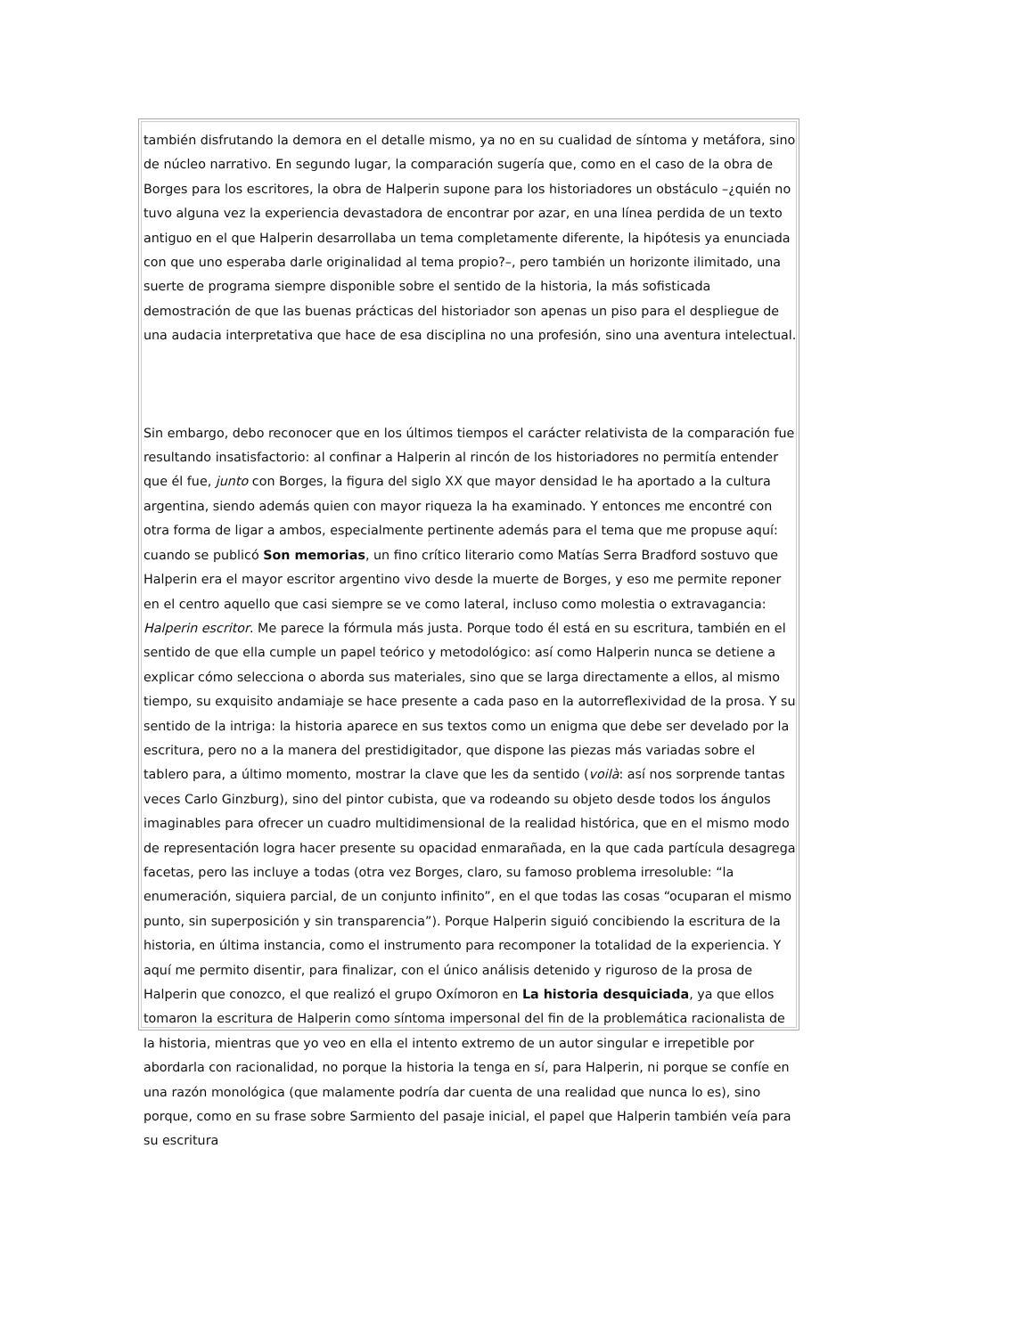también disfrutando la demora en el detalle mismo, ya no en su cualidad de síntoma y metáfora, sino de núcleo narrativo. En segundo lugar, la comparación sugería que, como en el caso de la obra de Borges para los escritores, la obra de Halperin supone para los historiadores un obstáculo –¿quién no tuvo alguna vez la experiencia devastadora de encontrar por azar, en una línea perdida de un texto antiguo en el que Halperin desarrollaba un tema completamente diferente, la hipótesis ya enunciada con que uno esperaba darle originalidad al tema propio?–, pero también un horizonte ilimitado, una suerte de programa siempre disponible sobre el sentido de la historia, la más sofisticada demostración de que las buenas prácticas del historiador son apenas un piso para el despliegue de una audacia interpretativa que hace de esa disciplina no una profesión, sino una aventura intelectual.
Sin embargo, debo reconocer que en los últimos tiempos el carácter relativista de la comparación fue resultando insatisfactorio: al confinar a Halperin al rincón de los historiadores no permitía entender que él fue, junto con Borges, la figura del siglo XX que mayor densidad le ha aportado a la cultura argentina, siendo además quien con mayor riqueza la ha examinado. Y entonces me encontré con otra forma de ligar a ambos, especialmente pertinente además para el tema que me propuse aquí: cuando se publicó Son memorias, un fino crítico literario como Matías Serra Bradford sostuvo que Halperin era el mayor escritor argentino vivo desde la muerte de Borges, y eso me permite reponer en el centro aquello que casi siempre se ve como lateral, incluso como molestia o extravagancia: Halperin escritor. Me parece la fórmula más justa. Porque todo él está en su escritura, también en el sentido de que ella cumple un papel teórico y metodológico: así como Halperin nunca se detiene a explicar cómo selecciona o aborda sus materiales, sino que se larga directamente a ellos, al mismo tiempo, su exquisito andamiaje se hace presente a cada paso en la autorreflexividad de la prosa. Y su sentido de la intriga: la historia aparece en sus textos como un enigma que debe ser develado por la escritura, pero no a la manera del prestidigitador, que dispone las piezas más variadas sobre el tablero para, a último momento, mostrar la clave que les da sentido (voilà: así nos sorprende tantas veces Carlo Ginzburg), sino del pintor cubista, que va rodeando su objeto desde todos los ángulos imaginables para ofrecer un cuadro multidimensional de la realidad histórica, que en el mismo modo de representación logra hacer presente su opacidad enmarañada, en la que cada partícula desagrega facetas, pero las incluye a todas (otra vez Borges, claro, su famoso problema irresoluble: “la enumeración, siquiera parcial, de un conjunto infinito”, en el que todas las cosas “ocuparan el mismo punto, sin superposición y sin transparencia”). Porque Halperin siguió concibiendo la escritura de la historia, en última instancia, como el instrumento para recomponer la totalidad de la experiencia. Y aquí me permito disentir, para finalizar, con el único análisis detenido y riguroso de la prosa de Halperin que conozco, el que realizó el grupo Oxímoron en La historia desquiciada, ya que ellos tomaron la escritura de Halperin como síntoma impersonal del fin de la problemática racionalista de la historia, mientras que yo veo en ella el intento extremo de un autor singular e irrepetible por abordarla con racionalidad, no porque la historia la tenga en sí, para Halperin, ni porque se confíe en una razón monológica (que malamente podría dar cuenta de una realidad que nunca lo es), sino porque, como en su frase sobre Sarmiento del pasaje inicial, el papel que Halperin también veía para su escritura